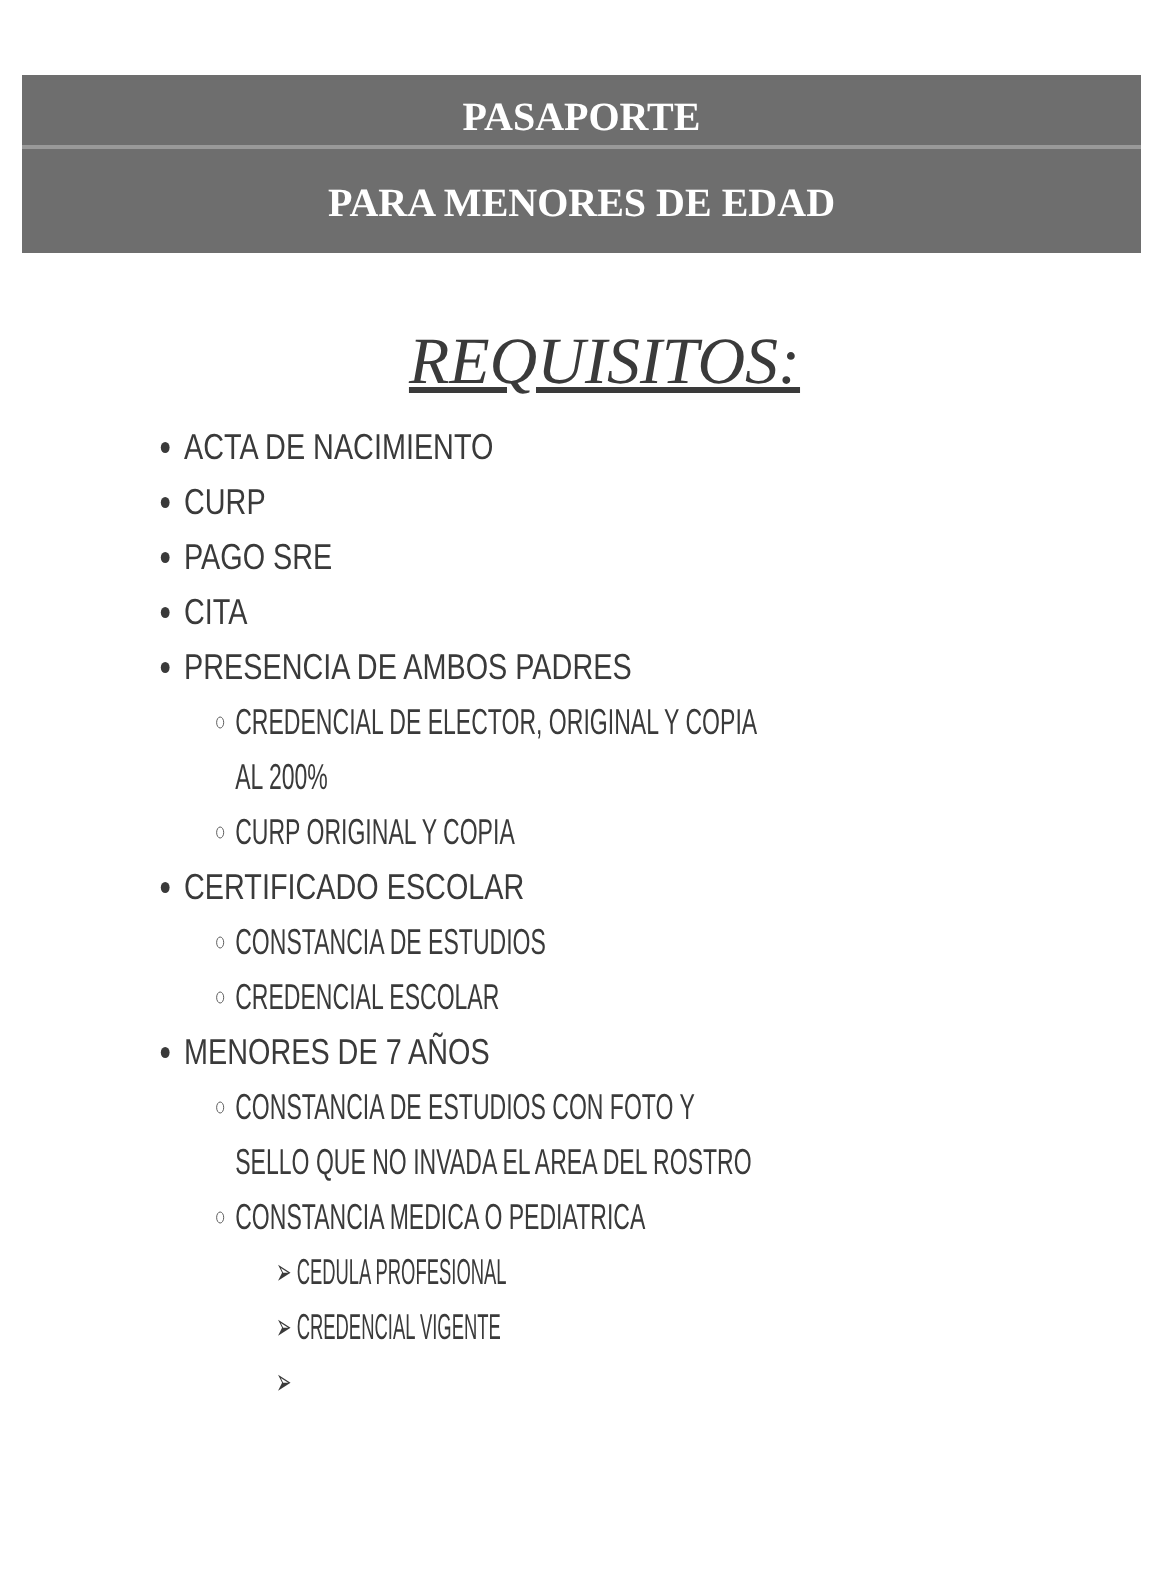PASAPORTE
PARA MENORES DE EDAD
REQUISITOS:
ACTA DE NACIMIENTO
CURP
PAGO SRE
CITA
PRESENCIA DE AMBOS PADRES
CREDENCIAL DE ELECTOR, ORIGINAL Y COPIA AL 200%
CURP ORIGINAL Y COPIA
CERTIFICADO ESCOLAR
CONSTANCIA DE ESTUDIOS
CREDENCIAL ESCOLAR
MENORES DE 7 AÑOS
CONSTANCIA DE ESTUDIOS CON FOTO Y SELLO QUE NO INVADA EL AREA DEL ROSTRO
CONSTANCIA MEDICA O PEDIATRICA
➢ CEDULA PROFESIONAL
➢ CREDENCIAL VIGENTE
➢